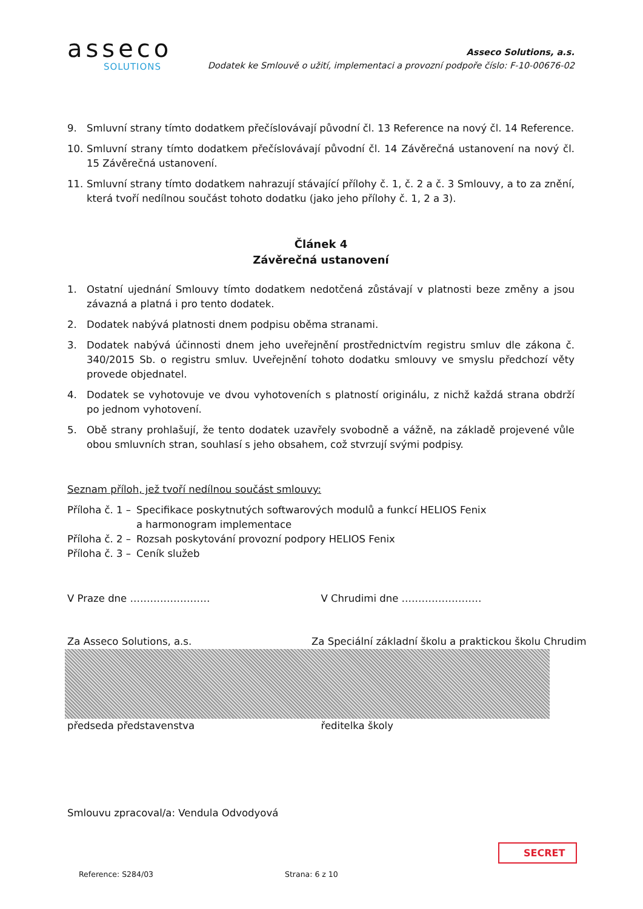asseco
SOLUTIONS
Asseco Solutions, a.s.
Dodatek ke Smlouvě o užití, implementaci a provozní podpoře číslo: F-10-00676-02
9. Smluvní strany tímto dodatkem přečíslovávají původní čl. 13 Reference na nový čl. 14 Reference.
10. Smluvní strany tímto dodatkem přečíslovávají původní čl. 14 Závěrečná ustanovení na nový čl. 15 Závěrečná ustanovení.
11. Smluvní strany tímto dodatkem nahrazují stávající přílohy č. 1, č. 2 a č. 3 Smlouvy, a to za znění, která tvoří nedílnou součást tohoto dodatku (jako jeho přílohy č. 1, 2 a 3).
Článek 4
Závěrečná ustanovení
1. Ostatní ujednání Smlouvy tímto dodatkem nedotčená zůstávají v platnosti beze změny a jsou závazná a platná i pro tento dodatek.
2. Dodatek nabývá platnosti dnem podpisu oběma stranami.
3. Dodatek nabývá účinnosti dnem jeho uveřejnění prostřednictvím registru smluv dle zákona č. 340/2015 Sb. o registru smluv. Uveřejnění tohoto dodatku smlouvy ve smyslu předchozí věty provede objednatel.
4. Dodatek se vyhotovuje ve dvou vyhotoveních s platností originálu, z nichž každá strana obdrží po jednom vyhotovení.
5. Obě strany prohlašují, že tento dodatek uzavřely svobodně a vážně, na základě projevené vůle obou smluvních stran, souhlasí s jeho obsahem, což stvrzují svými podpisy.
Seznam příloh, jež tvoří nedílnou součást smlouvy:
Příloha č. 1 – Specifikace poskytnutých softwarových modulů a funkcí HELIOS Fenix
a harmonogram implementace
Příloha č. 2 – Rozsah poskytování provozní podpory HELIOS Fenix
Příloha č. 3 – Ceník služeb
V Praze dne …………………… V Chrudimi dne ……………………
Za Asseco Solutions, a.s. Za Speciální základní školu a praktickou školu Chrudim
předseda představenstva ředitelka školy
Smlouvu zpracoval/a: Vendula Odvodyová
SECRET
Reference: S284/03 Strana: 6 z 10